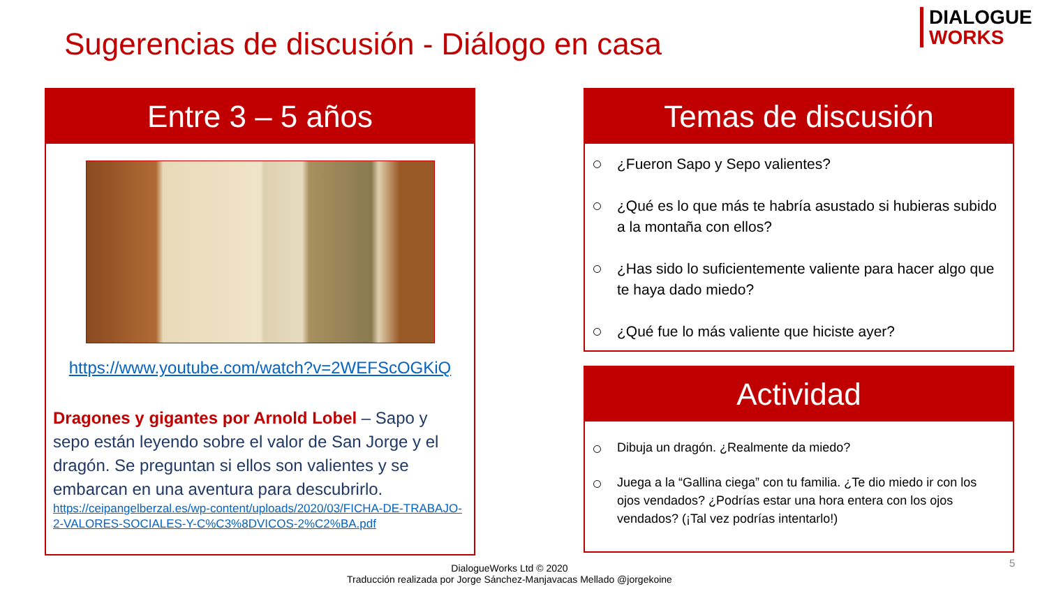Sugerencias de discusión - Diálogo en casa
DIALOGUE
WORKS
Entre 3 – 5 años
https://www.youtube.com/watch?v=2WEFScOGKiQ
Dragones y gigantes por Arnold Lobel – Sapo y sepo están leyendo sobre el valor de San Jorge y el dragón. Se preguntan si ellos son valientes y se embarcan en una aventura para descubrirlo.
https://ceipangelberzal.es/wp-content/uploads/2020/03/FICHA-DE-TRABAJO-2-VALORES-SOCIALES-Y-C%C3%8DVICOS-2%C2%BA.pdf
Temas de discusión
¿Fueron Sapo y Sepo valientes?
¿Qué es lo que más te habría asustado si hubieras subido a la montaña con ellos?
¿Has sido lo suficientemente valiente para hacer algo que te haya dado miedo?
¿Qué fue lo más valiente que hiciste ayer?
Actividad
Dibuja un dragón. ¿Realmente da miedo?
Juega a la “Gallina ciega” con tu familia. ¿Te dio miedo ir con los ojos vendados? ¿Podrías estar una hora entera con los ojos vendados? (¡Tal vez podrías intentarlo!)
DialogueWorks Ltd © 2020
Traducción realizada por Jorge Sánchez-Manjavacas Mellado @jorgekoine
5